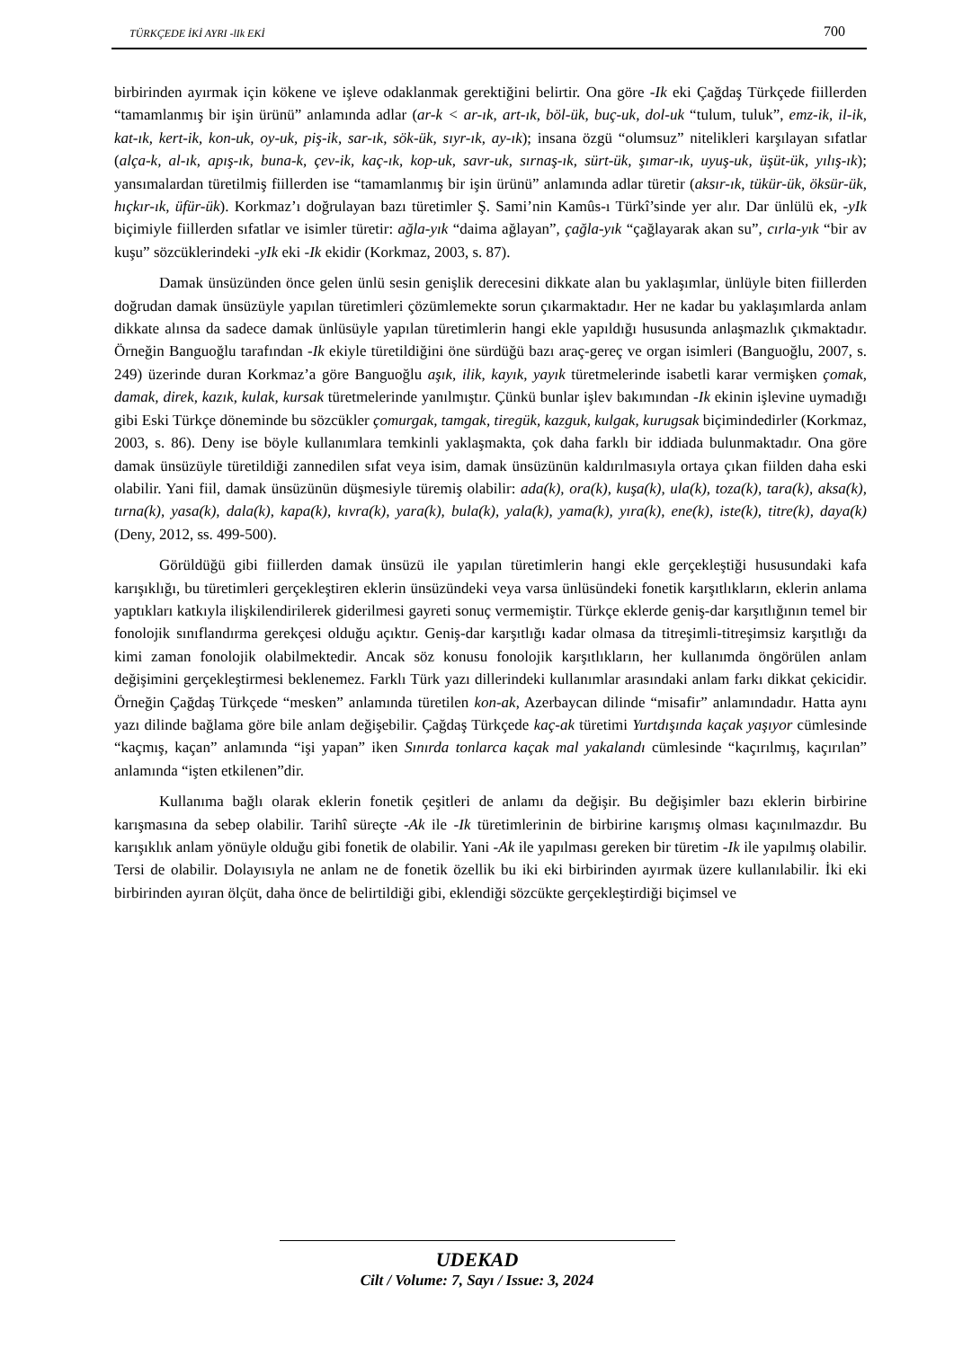TÜRKÇEDE İKİ AYRI -lIk EKİ 700
birbirinden ayırmak için kökene ve işleve odaklanmak gerektiğini belirtir. Ona göre -Ik eki Çağdaş Türkçede fiillerden “tamamlanmış bir işin ürünü” anlamında adlar (ar-k < ar-ık, art-ık, böl-ük, buç-uk, dol-uk “tulum, tuluk”, emz-ik, il-ik, kat-ık, kert-ik, kon-uk, oy-uk, piş-ik, sar-ık, sök-ük, sıyr-ık, ay-ık); insana özgü “olumsuz” nitelikleri karşılayan sıfatlar (alça-k, al-ık, apış-ık, buna-k, çev-ik, kaç-ık, kop-uk, savr-uk, sırnaş-ık, sürt-ük, şımar-ık, uyuş-uk, üşüt-ük, yılış-ık); yansımalardan türetilmiş fiillerden ise “tamamlanmış bir işin ürünü” anlamında adlar türetir (aksır-ık, tükür-ük, öksür-ük, hıçkır-ık, üfür-ük). Korkmaz’ı doğrulayan bazı türetimler Ş. Sami’nin Kamûs-ı Türkî’sinde yer alır. Dar ünlülü ek, -yIk biçimiyle fiillerden sıfatlar ve isimler türetir: ağla-yık “daima ağlayan”, çağla-yık “çağlayarak akan su”, cırla-yık “bir av kuşu” sözcüklerindeki -yIk eki -Ik ekidir (Korkmaz, 2003, s. 87).
Damak ünsüzünden önce gelen ünlü sesin genişlik derecesini dikkate alan bu yaklaşımlar, ünlüyle biten fiillerden doğrudan damak ünsüzüyle yapılan türetimleri çözümlemekte sorun çıkarmaktadır. Her ne kadar bu yaklaşımlarda anlam dikkate alınsa da sadece damak ünlüsüyle yapılan türetimlerin hangi ekle yapıldığı hususunda anlaşmazlık çıkmaktadır. Örneğin Banguoğlu tarafından -Ik ekiyle türetildiğini öne sürdüğü bazı araç-gereç ve organ isimleri (Banguoğlu, 2007, s. 249) üzerinde duran Korkmaz’a göre Banguoğlu aşık, ilik, kayık, yayık türetmelerinde isabetli karar vermişken çomak, damak, direk, kazık, kulak, kursak türetmelerinde yanılmıştır. Çünkü bunlar işlev bakımından -Ik ekinin işlevine uymadığı gibi Eski Türkçe döneminde bu sözcükler çomurgak, tamgak, tiregük, kazguk, kulgak, kurugsak biçimindedirler (Korkmaz, 2003, s. 86). Deny ise böyle kullanımlara temkinli yaklaşmakta, çok daha farklı bir iddiada bulunmaktadır. Ona göre damak ünsüzüyle türetildiği zannedilen sıfat veya isim, damak ünsüzünün kaldırılmasıyla ortaya çıkan fiilden daha eski olabilir. Yani fiil, damak ünsüzünün düşmesiyle türemiş olabilir: ada(k), ora(k), kuşa(k), ula(k), toza(k), tara(k), aksa(k), tırna(k), yasa(k), dala(k), kapa(k), kıvra(k), yara(k), bula(k), yala(k), yama(k), yıra(k), ene(k), iste(k), titre(k), daya(k) (Deny, 2012, ss. 499-500).
Görüldüğü gibi fiillerden damak ünsüzü ile yapılan türetimlerin hangi ekle gerçekleştiği hususundaki kafa karışıklığı, bu türetimleri gerçekleştiren eklerin ünsüzündeki veya varsa ünlüsündeki fonetik karşıtlıkların, eklerin anlama yaptıkları katkıyla ilişkilendirilerek giderilmesi gayreti sonuç vermemiştir. Türkçe eklerde geniş-dar karşıtlığının temel bir fonolojik sınıflandırma gerekçesi olduğu açıktır. Geniş-dar karşıtlığı kadar olmasa da titreşimli-titreşimsiz karşıtlığı da kimi zaman fonolojik olabilmektedir. Ancak söz konusu fonolojik karşıtlıkların, her kullanımda öngörülen anlam değişimini gerçekleştirmesi beklenemez. Farklı Türk yazı dillerindeki kullanımlar arasındaki anlam farkı dikkat çekicidir. Örneğin Çağdaş Türkçede “mesken” anlamında türetilen kon-ak, Azerbaycan dilinde “misafir” anlamındadır. Hatta aynı yazı dilinde bağlama göre bile anlam değişebilir. Çağdaş Türkçede kaç-ak türetimi Yurtdışında kaçak yaşıyor cümlesinde “kaçmış, kaçan” anlamında “işi yapan” iken Sınırda tonlarca kaçak mal yakalandı cümlesinde “kaçırılmış, kaçırılan” anlamında “işten etkilenen”dir.
Kullanıma bağlı olarak eklerin fonetik çeşitleri de anlamı da değişir. Bu değişimler bazı eklerin birbirine karışmasına da sebep olabilir. Tarihî süreçte -Ak ile -Ik türetimlerinin de birbirine karışmış olması kaçınılmazdır. Bu karışıklık anlam yönüyle olduğu gibi fonetik de olabilir. Yani -Ak ile yapılması gereken bir türetim -Ik ile yapılmış olabilir. Tersi de olabilir. Dolayısıyla ne anlam ne de fonetik özellik bu iki eki birbirinden ayırmak üzere kullanılabilir. İki eki birbirinden ayıran ölçüt, daha önce de belirtildiği gibi, eklendiği sözcükte gerçekleştirdiği biçimsel ve
UDEKAD
Cilt / Volume: 7, Sayı / Issue: 3, 2024